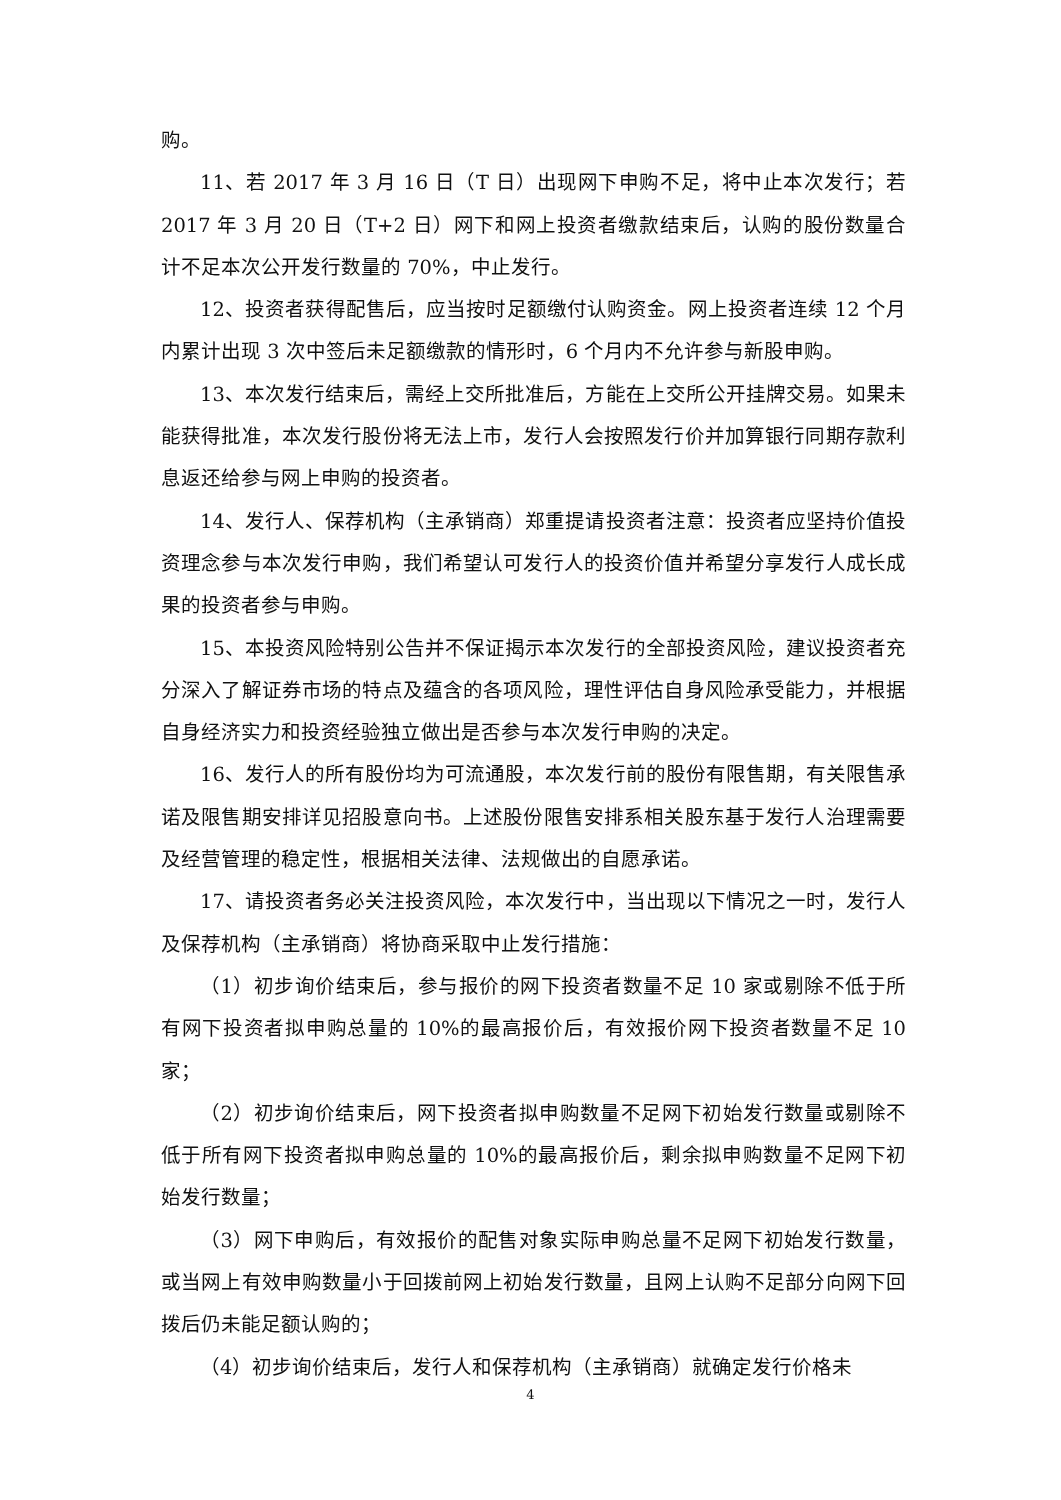购。
11、若 2017 年 3 月 16 日（T 日）出现网下申购不足，将中止本次发行；若 2017 年 3 月 20 日（T+2 日）网下和网上投资者缴款结束后，认购的股份数量合计不足本次公开发行数量的 70%，中止发行。
12、投资者获得配售后，应当按时足额缴付认购资金。网上投资者连续 12 个月内累计出现 3 次中签后未足额缴款的情形时，6 个月内不允许参与新股申购。
13、本次发行结束后，需经上交所批准后，方能在上交所公开挂牌交易。如果未能获得批准，本次发行股份将无法上市，发行人会按照发行价并加算银行同期存款利息返还给参与网上申购的投资者。
14、发行人、保荐机构（主承销商）郑重提请投资者注意：投资者应坚持价值投资理念参与本次发行申购，我们希望认可发行人的投资价值并希望分享发行人成长成果的投资者参与申购。
15、本投资风险特别公告并不保证揭示本次发行的全部投资风险，建议投资者充分深入了解证券市场的特点及蕴含的各项风险，理性评估自身风险承受能力，并根据自身经济实力和投资经验独立做出是否参与本次发行申购的决定。
16、发行人的所有股份均为可流通股，本次发行前的股份有限售期，有关限售承诺及限售期安排详见招股意向书。上述股份限售安排系相关股东基于发行人治理需要及经营管理的稳定性，根据相关法律、法规做出的自愿承诺。
17、请投资者务必关注投资风险，本次发行中，当出现以下情况之一时，发行人及保荐机构（主承销商）将协商采取中止发行措施：
（1）初步询价结束后，参与报价的网下投资者数量不足 10 家或剔除不低于所有网下投资者拟申购总量的 10%的最高报价后，有效报价网下投资者数量不足 10 家；
（2）初步询价结束后，网下投资者拟申购数量不足网下初始发行数量或剔除不低于所有网下投资者拟申购总量的 10%的最高报价后，剩余拟申购数量不足网下初始发行数量；
（3）网下申购后，有效报价的配售对象实际申购总量不足网下初始发行数量，或当网上有效申购数量小于回拨前网上初始发行数量，且网上认购不足部分向网下回拨后仍未能足额认购的；
（4）初步询价结束后，发行人和保荐机构（主承销商）就确定发行价格未
4